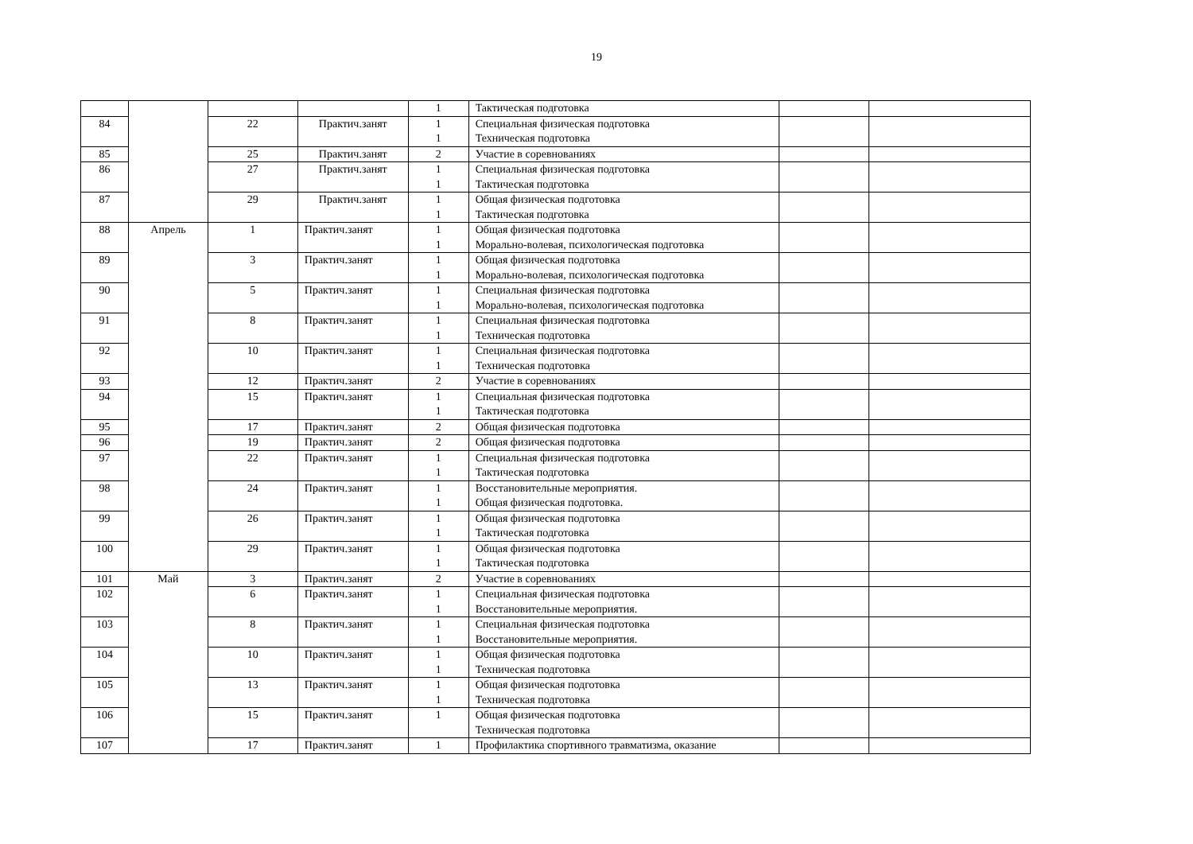19
| | | | | 1 | Тактическая подготовка | | |
| 84 | | 22 | Практич.занят | 1 1 | Специальная физическая подготовка Техническая подготовка | | |
| 85 | | 25 | Практич.занят | 2 | Участие в соревнованиях | | |
| 86 | | 27 | Практич.занят | 1 1 | Специальная физическая подготовка Тактическая подготовка | | |
| 87 | | 29 | Практич.занят | 1 1 | Общая физическая подготовка Тактическая подготовка | | |
| 88 | Апрель | 1 | Практич.занят | 1 1 | Общая физическая подготовка Морально-волевая, психологическая подготовка | | |
| 89 | | 3 | Практич.занят | 1 1 | Общая физическая подготовка Морально-волевая, психологическая подготовка | | |
| 90 | | 5 | Практич.занят | 1 1 | Специальная физическая подготовка Морально-волевая, психологическая подготовка | | |
| 91 | | 8 | Практич.занят | 1 1 | Специальная физическая подготовка Техническая подготовка | | |
| 92 | | 10 | Практич.занят | 1 1 | Специальная физическая подготовка Техническая подготовка | | |
| 93 | | 12 | Практич.занят | 2 | Участие в соревнованиях | | |
| 94 | | 15 | Практич.занят | 1 1 | Специальная физическая подготовка Тактическая подготовка | | |
| 95 | | 17 | Практич.занят | 2 | Общая физическая подготовка | | |
| 96 | | 19 | Практич.занят | 2 | Общая физическая подготовка | | |
| 97 | | 22 | Практич.занят | 1 1 | Специальная физическая подготовка Тактическая подготовка | | |
| 98 | | 24 | Практич.занят | 1 1 | Восстановительные мероприятия. Общая физическая подготовка. | | |
| 99 | | 26 | Практич.занят | 1 1 | Общая физическая подготовка Тактическая подготовка | | |
| 100 | | 29 | Практич.занят | 1 1 | Общая физическая подготовка Тактическая подготовка | | |
| 101 | Май | 3 | Практич.занят | 2 | Участие в соревнованиях | | |
| 102 | | 6 | Практич.занят | 1 1 | Специальная физическая подготовка Восстановительные мероприятия. | | |
| 103 | | 8 | Практич.занят | 1 1 | Специальная физическая подготовка Восстановительные мероприятия. | | |
| 104 | | 10 | Практич.занят | 1 1 | Общая физическая подготовка Техническая подготовка | | |
| 105 | | 13 | Практич.занят | 1 1 | Общая физическая подготовка Техническая подготовка | | |
| 106 | | 15 | Практич.занят | 1 | Общая физическая подготовка Техническая подготовка | | |
| 107 | | 17 | Практич.занят | 1 | Профилактика спортивного травматизма, оказание | | |